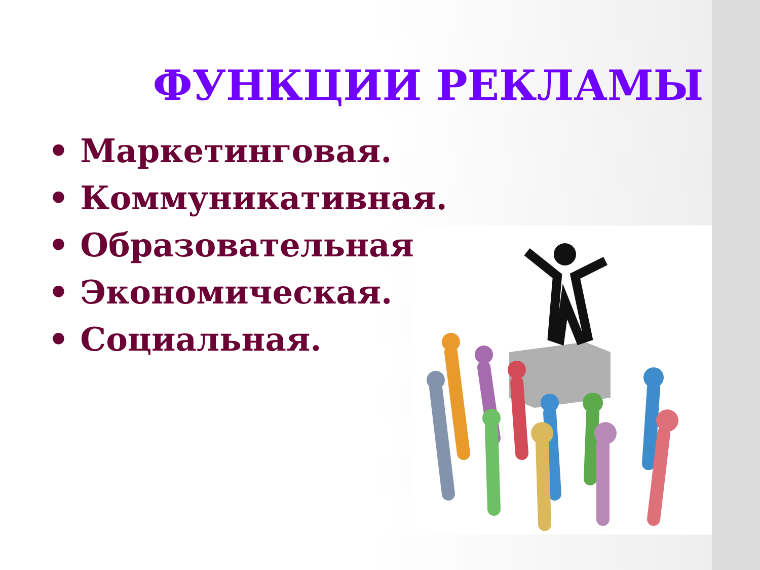ФУНКЦИИ РЕКЛАМЫ
• Маркетинговая.
• Коммуникативная.
• Образовательная.
• Экономическая.
• Социальная.